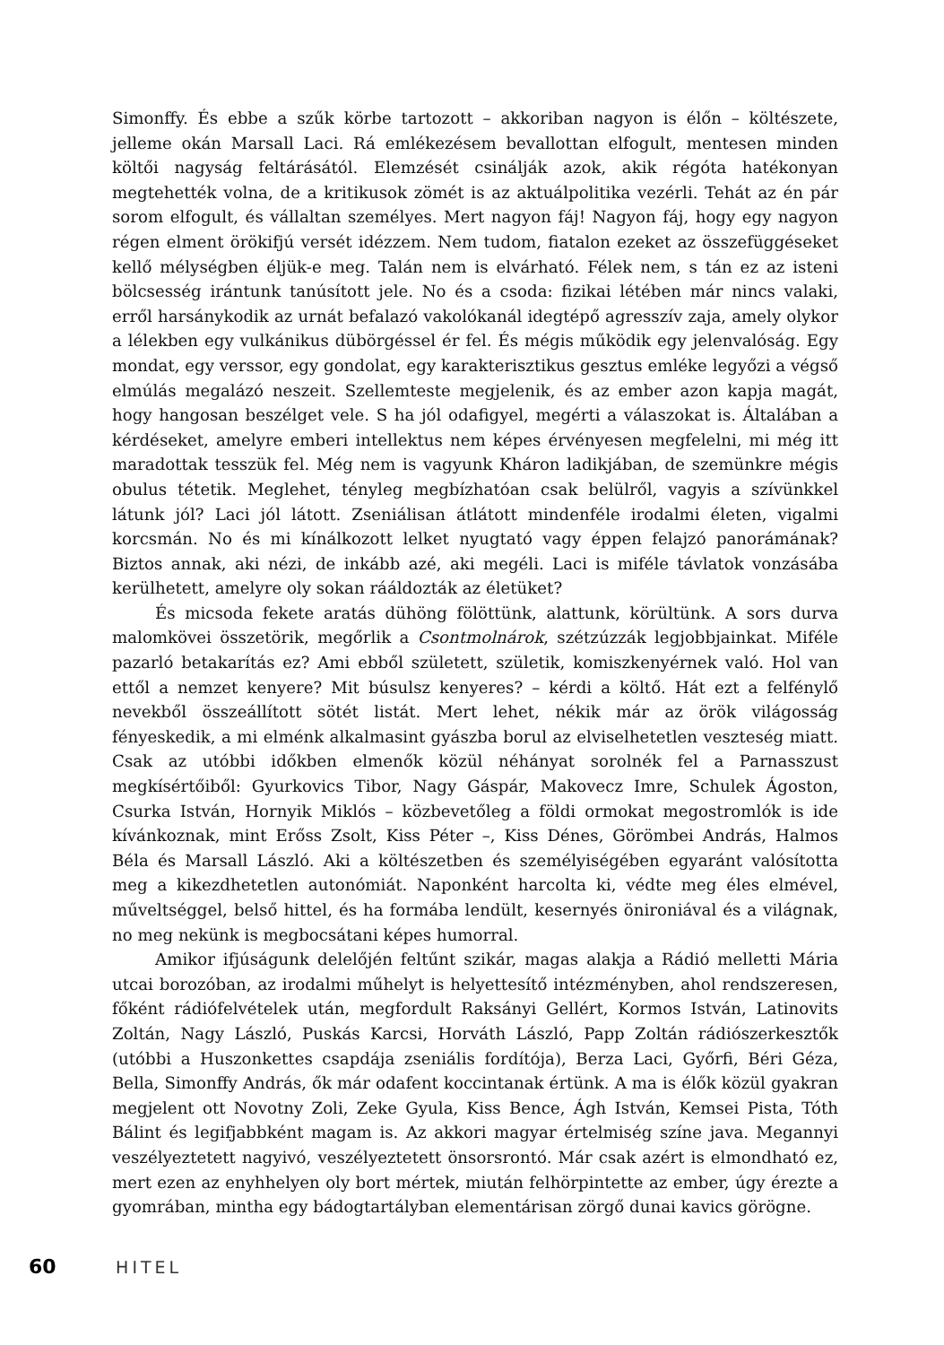Simonffy. És ebbe a szűk körbe tartozott – akkoriban nagyon is élőn – költészete, jelleme okán Marsall Laci. Rá emlékezésem bevallottan elfogult, mentesen minden költői nagyság feltárásától. Elemzését csinálják azok, akik régóta hatékonyan megtehették volna, de a kritikusok zömét is az aktuálpolitika vezérli. Tehát az én pár sorom elfogult, és vállaltan személyes. Mert nagyon fáj! Nagyon fáj, hogy egy nagyon régen elment örökifjú versét idézzem. Nem tudom, fiatalon ezeket az összefüggéseket kellő mélységben éljük-e meg. Talán nem is elvárható. Félek nem, s tán ez az isteni bölcsesség irántunk tanúsított jele. No és a csoda: fizikai létében már nincs valaki, erről harsánykodik az urnát befalazó vakolókanál idegtépő agresszív zaja, amely olykor a lélekben egy vulkánikus dübörgéssel ér fel. És mégis működik egy jelenvalóság. Egy mondat, egy verssor, egy gondolat, egy karakterisztikus gesztus emléke legyőzi a végső elmúlás megalázó neszeit. Szellemteste megjelenik, és az ember azon kapja magát, hogy hangosan beszélget vele. S ha jól odafigyel, megérti a válaszokat is. Általában a kérdéseket, amelyre emberi intellektus nem képes érvényesen megfelelni, mi még itt maradottak tesszük fel. Még nem is vagyunk Kháron ladikjában, de szemünkre mégis obulus tétetik. Meglehet, tényleg megbízhatóan csak belülről, vagyis a szívünkkel látunk jól? Laci jól látott. Zseniálisan átlátott mindenféle irodalmi életen, vigalmi korcsmán. No és mi kínálkozott lelket nyugtató vagy éppen felajzó panorámának? Biztos annak, aki nézi, de inkább azé, aki megéli. Laci is miféle távlatok vonzásába kerülhetett, amelyre oly sokan ráál­dozták az életüket?
És micsoda fekete aratás dühöng fölöttünk, alattunk, körültünk. A sors durva malomkövei összetörik, megőrlik a Csontmolnárok, szétzúzzák legjobbjainkat. Miféle pazarló betakarítás ez? Ami ebből született, születik, komiszkenyérnek való. Hol van ettől a nemzet kenyere? Mit búsulsz kenyeres? – kérdi a költő. Hát ezt a felfénylő nevekből összeállított sötét listát. Mert lehet, nékik már az örök világosság fényeskedik, a mi elménk alkalmasint gyászba borul az elviselhetetlen veszteség miatt. Csak az utóbbi időkben elmenők közül néhányat sorolnék fel a Parnasszust megkísértőiből: Gyurkovics Tibor, Nagy Gáspár, Makovecz Imre, Schulek Ágoston, Csurka István, Hornyik Miklós – közbevetőleg a földi ormokat megostromlók is ide kívánkoznak, mint Erőss Zsolt, Kiss Péter –, Kiss Dénes, Görömbei András, Halmos Béla és Marsall László. Aki a költészetben és személyiségében egyaránt valósította meg a kikezdhetetlen autonómiát. Naponként harcolta ki, védte meg éles elmével, műveltséggel, belső hittel, és ha formába lendült, kesernyés önironiával és a világnak, no meg nekünk is megbocsátani képes humorral.
Amikor ifjúságunk delelőjén feltűnt szikár, magas alakja a Rádió melletti Mária utcai borozóban, az irodalmi műhelyt is helyettesítő intézményben, ahol rendszeresen, főként rádiófelvételek után, megfordult Raksányi Gellért, Kormos István, Latinovits Zoltán, Nagy László, Puskás Karcsi, Horváth László, Papp Zoltán rádiószerkesztők (utóbbi a Huszonkettes csapdája zseniális fordítója), Berza Laci, Győrfi, Béri Géza, Bella, Simonffy András, ők már odafent koccintanak értünk. A ma is élők közül gyakran megjelent ott Novotny Zoli, Zeke Gyula, Kiss Bence, Ágh István, Kemsei Pista, Tóth Bálint és legifjabbként magam is. Az akkori magyar értelmiség színe java. Megannyi veszélyeztetett nagyivó, veszélyeztetett önsorsrontó. Már csak azért is elmondható ez, mert ezen az enyhhelyen oly bort mértek, miután felhörpintette az ember, úgy érezte a gyomrában, mintha egy bádogtartályban elementárisan zörgő dunai kavics görögne.
60 HITEL